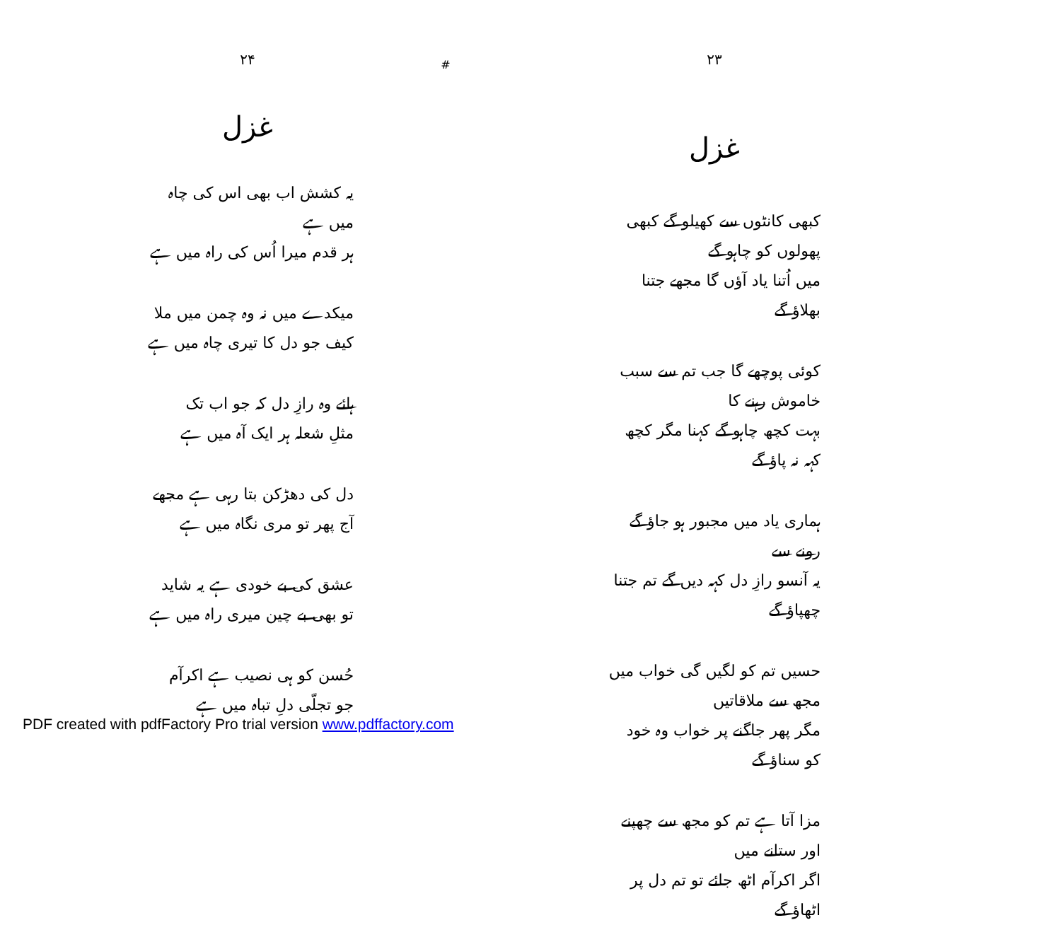۲۳
غزل
کبھی کانٹوں سے کھیلو گے کبھی پھولوں کو چاہو گے
میں اُتنا یاد آؤں گا مجھے جتنا بھلاؤ گے
کوئی پوچھے گا جب تم سے سبب خاموش رہنے کا
بہت کچھ چاہو گے کہنا مگر کچھ کہہ نہ پاؤ گے
ہماری یاد میں مجبور ہو جاؤ گے رونے سے
یہ آنسو رازِ دل کہہ دیں گے تم جتنا چھپاؤ گے
حسیں تم کو لگیں گی خواب میں مجھ سے ملاقاتیں
مگر پھر جاگنے پر خواب وہ خود کو سناؤ گے
مزا آتا ہے تم کو مجھ سے چھپنے اور ستانے میں
اگر اکرآم اٹھ جائے تو تم دل پر اٹھاؤ گے
#
۲۴
غزل
یہ کشش اب بھی اس کی چاہ میں ہے
ہر قدم میرا اُس کی راہ میں ہے
میکدے میں نہ وہ چمن میں ملا
کیف جو دل کا تیری چاہ میں ہے
ہائے وہ رازِ دل کہ جو اب تک
مثلِ شعلہ ہر ایک آہ میں ہے
دل کی دھڑکن بتا رہی ہے مجھے
آج پھر تو مری نگاہ میں ہے
عشق کی بے خودی ہے یہ شاید
تو بھی بے چین میری راہ میں ہے
حُسن کو ہی نصیب ہے اکرآم
جو تجلّی دلِ تباہ میں ہے
PDF created with pdfFactory Pro trial version www.pdffactory.com